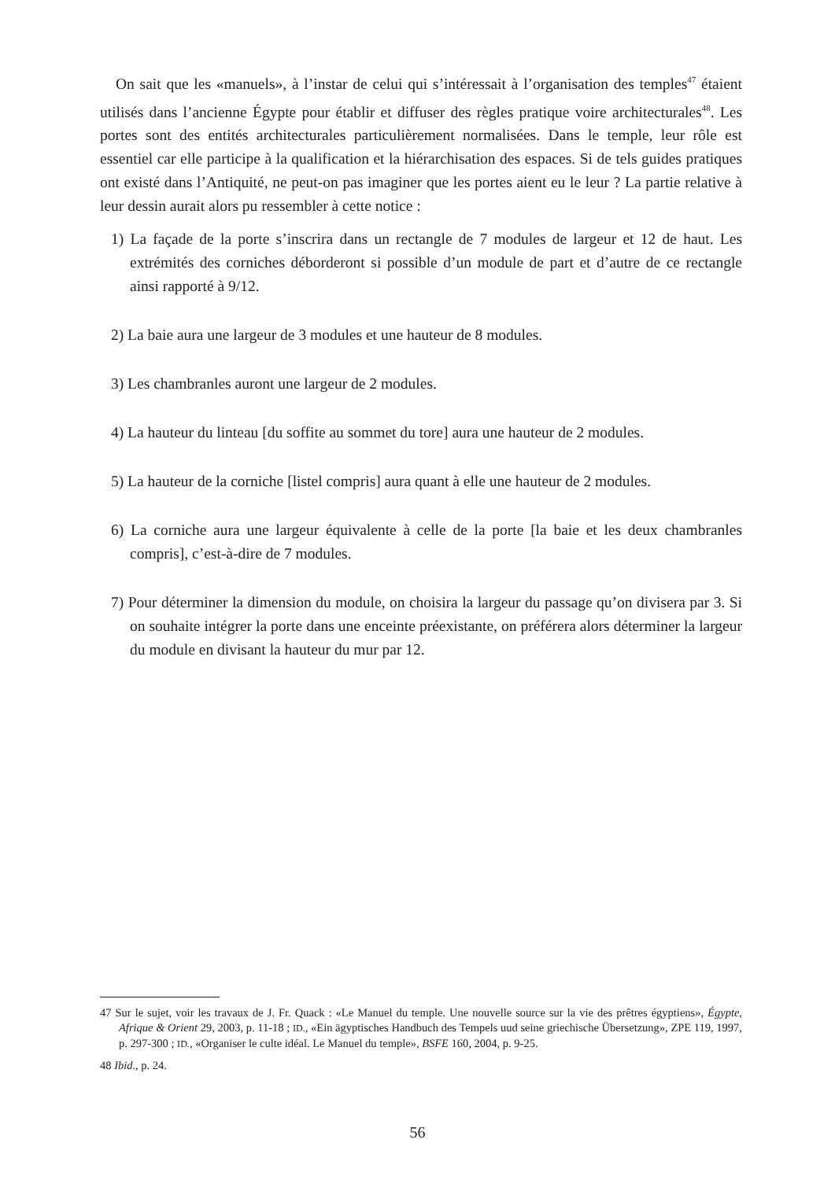On sait que les «manuels», à l’instar de celui qui s’intéressait à l’organisation des temples<sup>47</sup> étaient utilisés dans l’ancienne Égypte pour établir et diffuser des règles pratique voire architecturales<sup>48</sup>. Les portes sont des entités architecturales particulièrement normalisées. Dans le temple, leur rôle est essentiel car elle participe à la qualification et la hiérarchisation des espaces. Si de tels guides pratiques ont existé dans l’Antiquité, ne peut-on pas imaginer que les portes aient eu le leur ? La partie relative à leur dessin aurait alors pu ressembler à cette notice :
1) La façade de la porte s’inscrira dans un rectangle de 7 modules de largeur et 12 de haut. Les extrémités des corniches déborderont si possible d’un module de part et d’autre de ce rectangle ainsi rapporté à 9/12.
2) La baie aura une largeur de 3 modules et une hauteur de 8 modules.
3) Les chambranles auront une largeur de 2 modules.
4) La hauteur du linteau [du soffite au sommet du tore] aura une hauteur de 2 modules.
5) La hauteur de la corniche [listel compris] aura quant à elle une hauteur de 2 modules.
6) La corniche aura une largeur équivalente à celle de la porte [la baie et les deux chambranles compris], c’est-à-dire de 7 modules.
7) Pour déterminer la dimension du module, on choisira la largeur du passage qu’on divisera par 3. Si on souhaite intégrer la porte dans une enceinte préexistante, on préférera alors déterminer la largeur du module en divisant la hauteur du mur par 12.
47 Sur le sujet, voir les travaux de J. Fr. Quack : «Le Manuel du temple. Une nouvelle source sur la vie des prêtres égyptiens», Égypte, Afrique & Orient 29, 2003, p. 11-18 ; ID., «Ein ägyptisches Handbuch des Tempels uud seine griechische Übersetzung», ZPE 119, 1997, p. 297-300 ; ID., «Organiser le culte idéal. Le Manuel du temple», BSFE 160, 2004, p. 9-25.
48 Ibid., p. 24.
56